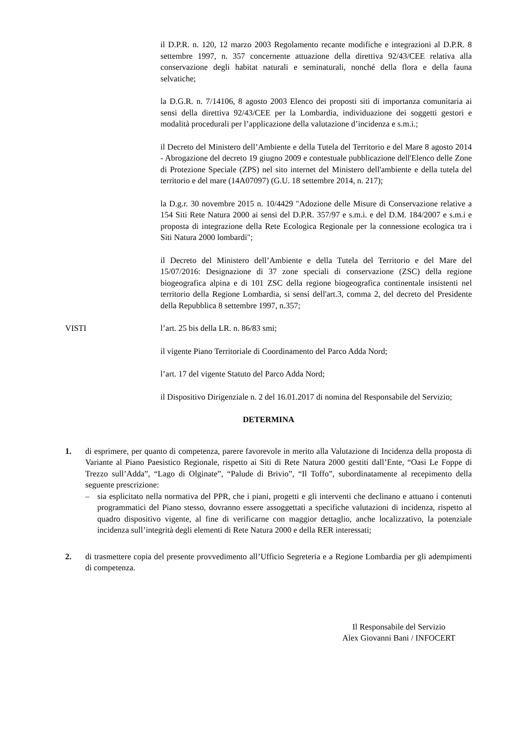il D.P.R. n. 120, 12 marzo 2003 Regolamento recante modifiche e integrazioni al D.P.R. 8 settembre 1997, n. 357 concernente attuazione della direttiva 92/43/CEE relativa alla conservazione degli habitat naturali e seminaturali, nonché della flora e della fauna selvatiche;
la D.G.R. n. 7/14106, 8 agosto 2003 Elenco dei proposti siti di importanza comunitaria ai sensi della direttiva 92/43/CEE per la Lombardia, individuazione dei soggetti gestori e modalità procedurali per l’applicazione della valutazione d’incidenza e s.m.i.;
il Decreto del Ministero dell’Ambiente e della Tutela del Territorio e del Mare 8 agosto 2014 - Abrogazione del decreto 19 giugno 2009 e contestuale pubblicazione dell'Elenco delle Zone di Protezione Speciale (ZPS) nel sito internet del Ministero dell'ambiente e della tutela del territorio e del mare (14A07097) (G.U. 18 settembre 2014, n. 217);
la D.g.r. 30 novembre 2015 n. 10/4429 "Adozione delle Misure di Conservazione relative a 154 Siti Rete Natura 2000 ai sensi del D.P.R. 357/97 e s.m.i. e del D.M. 184/2007 e s.m.i e proposta di integrazione della Rete Ecologica Regionale per la connessione ecologica tra i Siti Natura 2000 lombardi";
il Decreto del Ministero dell’Ambiente e della Tutela del Territorio e del Mare del 15/07/2016: Designazione di 37 zone speciali di conservazione (ZSC) della regione biogeografica alpina e di 101 ZSC della regione biogeografica continentale insistenti nel territorio della Regione Lombardia, si sensi dell'art.3, comma 2, del decreto del Presidente della Repubblica 8 settembre 1997, n.357;
VISTI l’art. 25 bis della LR. n. 86/83 smi;
il vigente Piano Territoriale di Coordinamento del Parco Adda Nord;
l’art. 17 del vigente Statuto del Parco Adda Nord;
il Dispositivo Dirigenziale n. 2 del 16.01.2017 di nomina del Responsabile del Servizio;
DETERMINA
1. di esprimere, per quanto di competenza, parere favorevole in merito alla Valutazione di Incidenza della proposta di Variante al Piano Paesistico Regionale, rispetto ai Siti di Rete Natura 2000 gestiti dall’Ente, “Oasi Le Foppe di Trezzo sull’Adda”, “Lago di Olginate”, “Palude di Brivio”, “Il Toffo”, subordinatamente al recepimento della seguente prescrizione:
– sia esplicitato nella normativa del PPR, che i piani, progetti e gli interventi che declinano e attuano i contenuti programmatici del Piano stesso, dovranno essere assoggettati a specifiche valutazioni di incidenza, rispetto al quadro dispositivo vigente, al fine di verificarne con maggior dettaglio, anche localizzativo, la potenziale incidenza sull’integrità degli elementi di Rete Natura 2000 e della RER interessati;
2. di trasmettere copia del presente provvedimento all’Ufficio Segreteria e a Regione Lombardia per gli adempimenti di competenza.
Il Responsabile del Servizio
Alex Giovanni Bani / INFOCERT